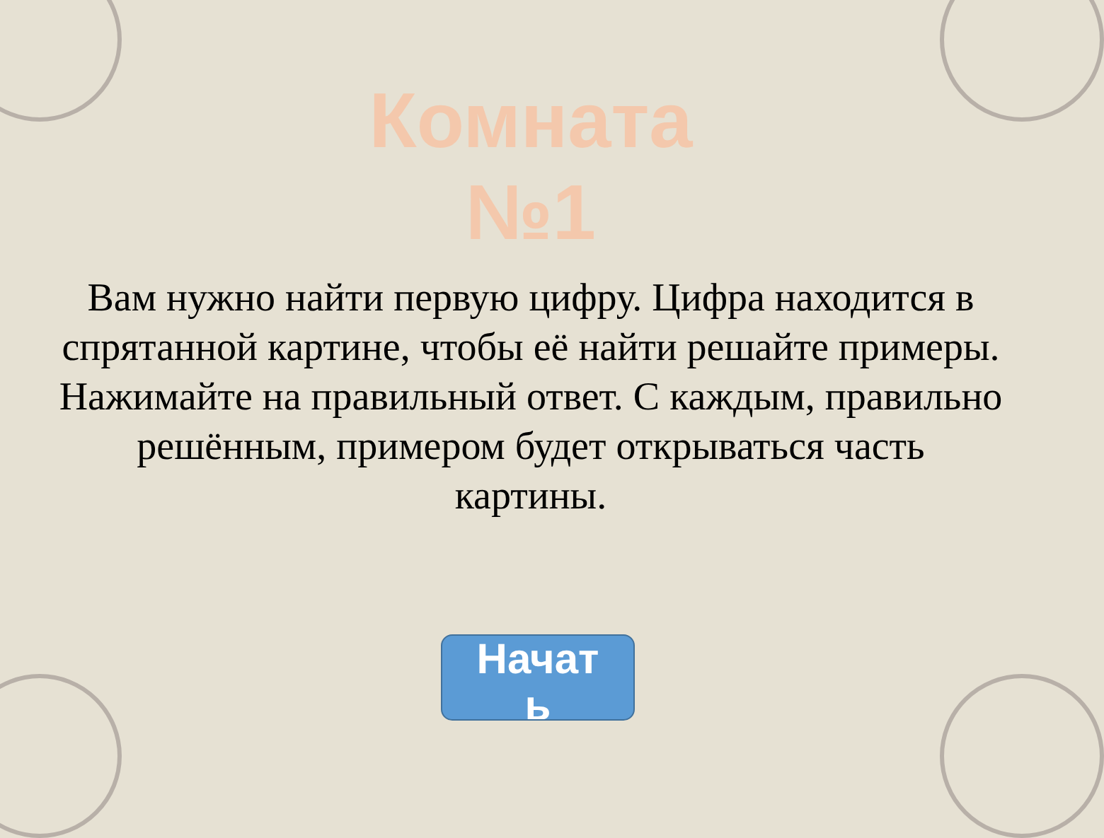Комната
№1
Вам нужно найти первую цифру. Цифра находится в спрятанной картине, чтобы её найти решайте примеры. Нажимайте на правильный ответ. С каждым, правильно решённым, примером будет открываться часть картины.
Начат
ь